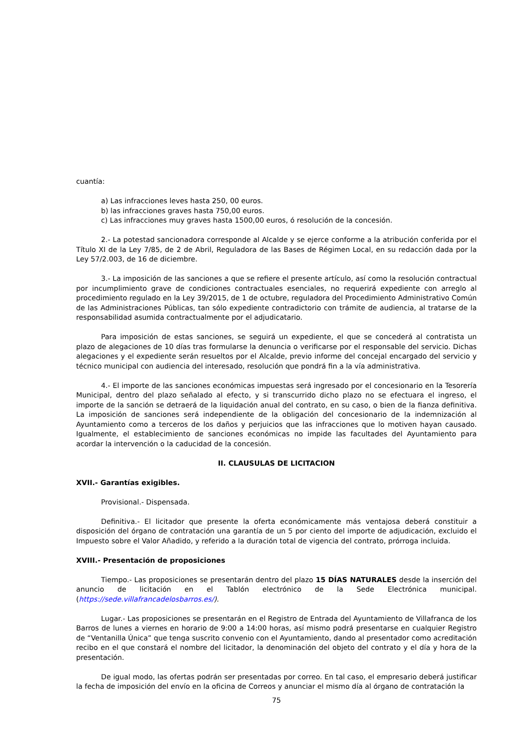cuantía:
a) Las infracciones leves hasta 250, 00 euros.
b) las infracciones graves hasta 750,00 euros.
c) Las infracciones muy graves hasta 1500,00 euros, ó resolución de la concesión.
2.- La potestad sancionadora corresponde al Alcalde y se ejerce conforme a la atribución conferida por el Título XI de la Ley 7/85, de 2 de Abril, Reguladora de las Bases de Régimen Local, en su redacción dada por la Ley 57/2.003, de 16 de diciembre.
3.- La imposición de las sanciones a que se refiere el presente artículo, así como la resolución contractual por incumplimiento grave de condiciones contractuales esenciales, no requerirá expediente con arreglo al procedimiento regulado en la Ley 39/2015, de 1 de octubre, reguladora del Procedimiento Administrativo Común de las Administraciones Públicas, tan sólo expediente contradictorio con trámite de audiencia, al tratarse de la responsabilidad asumida contractualmente por el adjudicatario.
Para imposición de estas sanciones, se seguirá un expediente, el que se concederá al contratista un plazo de alegaciones de 10 días tras formularse la denuncia o verificarse por el responsable del servicio. Dichas alegaciones y el expediente serán resueltos por el Alcalde, previo informe del concejal encargado del servicio y técnico municipal con audiencia del interesado, resolución que pondrá fin a la vía administrativa.
4.- El importe de las sanciones económicas impuestas será ingresado por el concesionario en la Tesorería Municipal, dentro del plazo señalado al efecto, y si transcurrido dicho plazo no se efectuara el ingreso, el importe de la sanción se detraerá de la liquidación anual del contrato, en su caso, o bien de la fianza definitiva. La imposición de sanciones será independiente de la obligación del concesionario de la indemnización al Ayuntamiento como a terceros de los daños y perjuicios que las infracciones que lo motiven hayan causado. Igualmente, el establecimiento de sanciones económicas no impide las facultades del Ayuntamiento para acordar la intervención o la caducidad de la concesión.
II. CLAUSULAS DE LICITACION
XVII.- Garantías exigibles.
Provisional.- Dispensada.
Definitiva.- El licitador que presente la oferta económicamente más ventajosa deberá constituir a disposición del órgano de contratación una garantía de un 5 por ciento del importe de adjudicación, excluido el Impuesto sobre el Valor Añadido, y referido a la duración total de vigencia del contrato, prórroga incluida.
XVIII.- Presentación de proposiciones
Tiempo.- Las proposiciones se presentarán dentro del plazo 15 DÍAS NATURALES desde la inserción del anuncio de licitación en el Tablón electrónico de la Sede Electrónica municipal. (https://sede.villafrancadelosbarros.es/).
Lugar.- Las proposiciones se presentarán en el Registro de Entrada del Ayuntamiento de Villafranca de los Barros de lunes a viernes en horario de 9:00 a 14:00 horas, así mismo podrá presentarse en cualquier Registro de “Ventanilla Única” que tenga suscrito convenio con el Ayuntamiento, dando al presentador como acreditación recibo en el que constará el nombre del licitador, la denominación del objeto del contrato y el día y hora de la presentación.
De igual modo, las ofertas podrán ser presentadas por correo. En tal caso, el empresario deberá justificar la fecha de imposición del envío en la oficina de Correos y anunciar el mismo día al órgano de contratación la
75